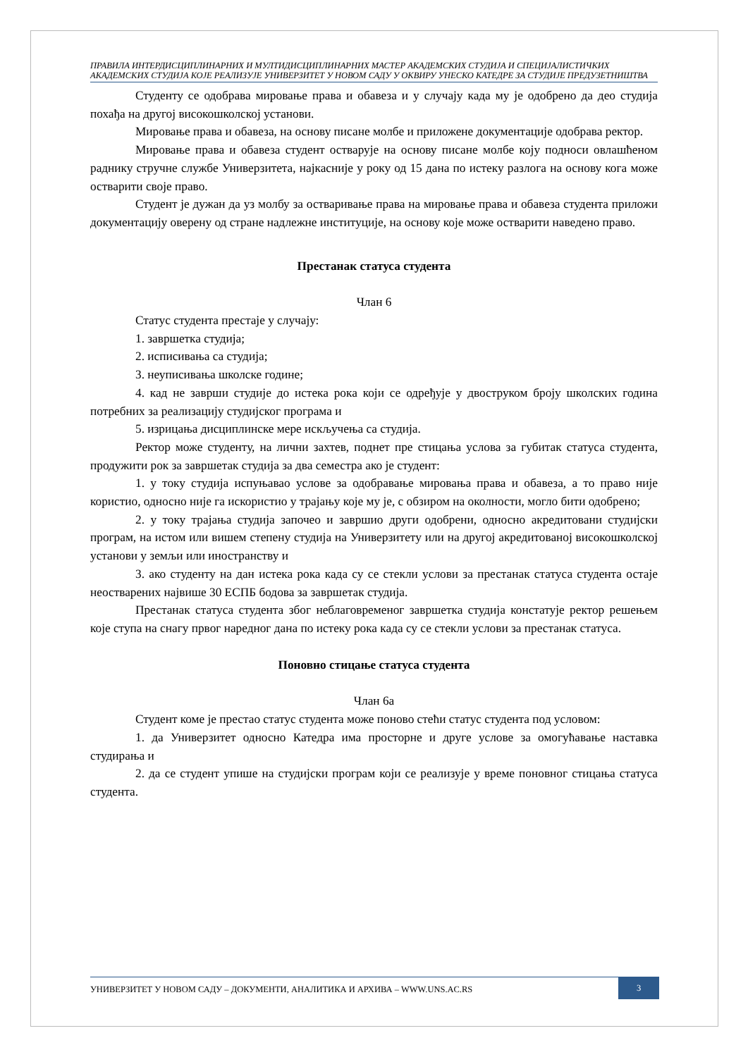ПРАВИЛА ИНТЕРДИСЦИПЛИНАРНИХ И МУЛТИДИСЦИПЛИНАРНИХ МАСТЕР АКАДЕМСКИХ СТУДИЈА И СПЕЦИЈАЛИСТИЧКИХ АКАДЕМСКИХ СТУДИЈА КОЈЕ РЕАЛИЗУЈЕ УНИВЕРЗИТЕТ У НОВОМ САДУ У ОКВИРУ УНЕСКО КАТЕДРЕ ЗА СТУДИЈЕ ПРЕДУЗЕТНИШТВА
Студенту се одобрава мировање права и обавеза и у случају када му је одобрено да део студија похађа на другој високошколској установи.
Мировање права и обавеза, на основу писане молбе и приложене документације одобрава ректор.
Мировање права и обавеза студент остварује на основу писане молбе коју подноси овлашћеном раднику стручне службе Универзитета, најкасније у року од 15 дана по истеку разлога на основу кога може остварити своје право.
Студент је дужан да уз молбу за остваривање права на мировање права и обавеза студента приложи документацију оверену од стране надлежне институције, на основу које може остварити наведено право.
Престанак статуса студента
Члан 6
Статус студента престаје у случају:
1. завршетка студија;
2. исписивања са студија;
3. неуписивања школске године;
4. кад не заврши студије до истека рока који се одређује у двоструком броју школских година потребних за реализацију студијског програма и
5. изрицања дисциплинске мере искључења са студија.
Ректор може студенту, на лични захтев, поднет пре стицања услова за губитак статуса студента, продужити рок за завршетак студија за два семестра ако је студент:
1. у току студија испуњавао услове за одобравање мировања права и обавеза, а то право није користио, односно није га искористио у трајању које му је, с обзиром на околности, могло бити одобрено;
2. у току трајања студија започео и завршио други одобрени, односно акредитовани студијски програм, на истом или вишем степену студија на Универзитету или на другој акредитованој високошколској установи у земљи или иностранству и
3. ако студенту на дан истека рока када су се стекли услови за престанак статуса студента остаје неостварених највише 30 ЕСПБ бодова за завршетак студија.
Престанак статуса студента због неблаговременог завршетка студија констатује ректор решењем које ступа на снагу првог наредног дана по истеку рока када су се стекли услови за престанак статуса.
Поновно стицање статуса студента
Члан 6а
Студент коме је престао статус студента може поново стећи статус студента под условом:
1. да Универзитет односно Катедра има просторне и друге услове за омогућавање наставка студирања и
2. да се студент упише на студијски програм који се реализује у време поновног стицања статуса студента.
УНИВЕРЗИТЕТ У НОВОМ САДУ – ДОКУМЕНТИ, АНАЛИТИКА И АРХИВА – WWW.UNS.AC.RS
3